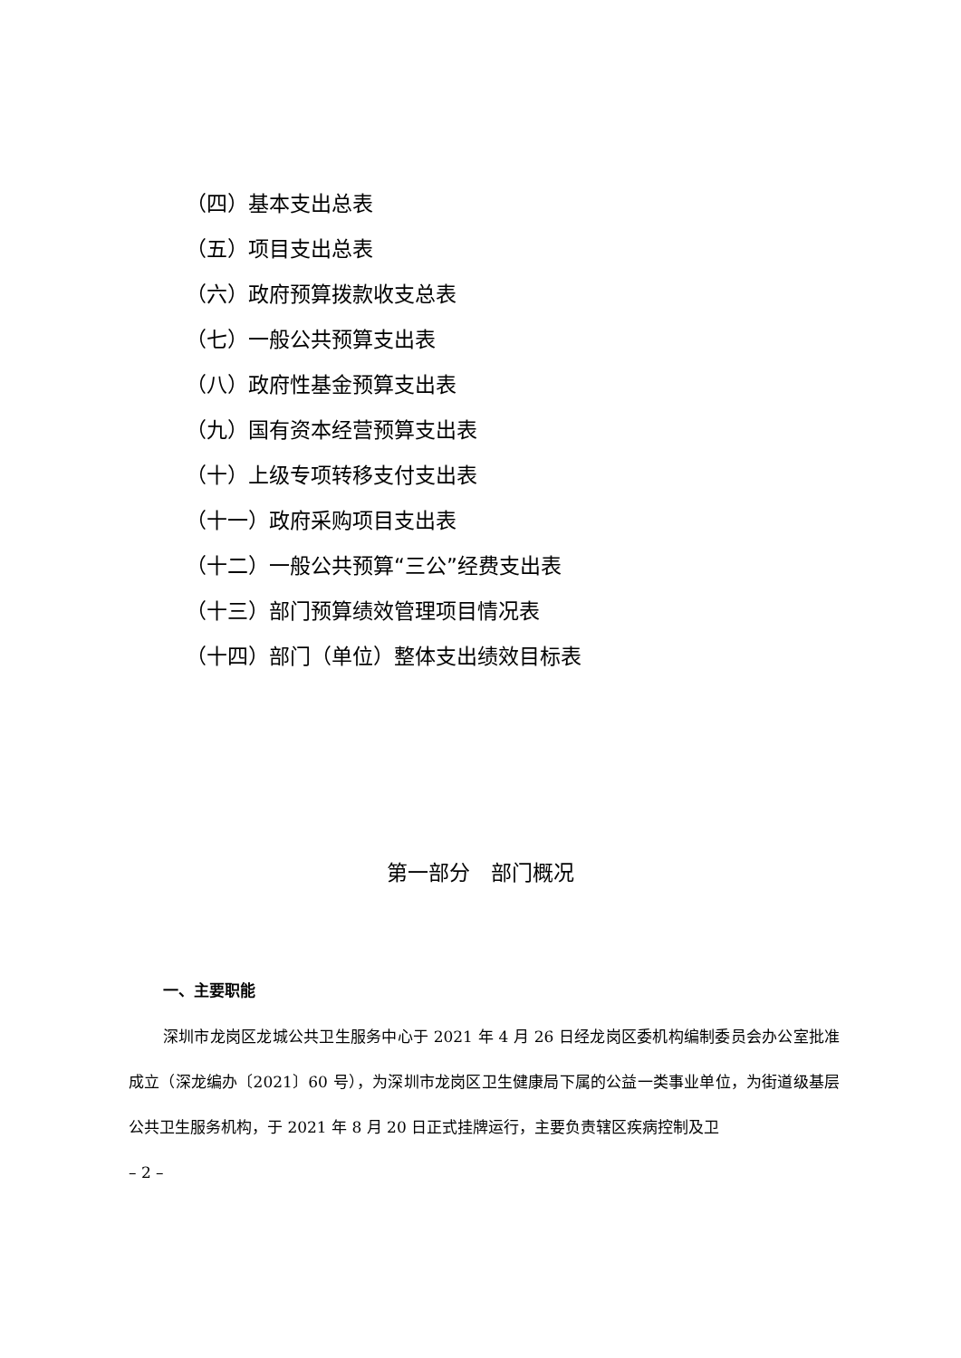（四）基本支出总表
（五）项目支出总表
（六）政府预算拨款收支总表
（七）一般公共预算支出表
（八）政府性基金预算支出表
（九）国有资本经营预算支出表
（十）上级专项转移支付支出表
（十一）政府采购项目支出表
（十二）一般公共预算“三公”经费支出表
（十三）部门预算绩效管理项目情况表
（十四）部门（单位）整体支出绩效目标表
第一部分　部门概况
一、主要职能
深圳市龙岗区龙城公共卫生服务中心于 2021 年 4 月 26 日经龙岗区委机构编制委员会办公室批准成立（深龙编办〔2021〕60 号），为深圳市龙岗区卫生健康局下属的公益一类事业单位，为街道级基层公共卫生服务机构，于 2021 年 8 月 20 日正式挂牌运行，主要负责辖区疾病控制及卫
– 2 –